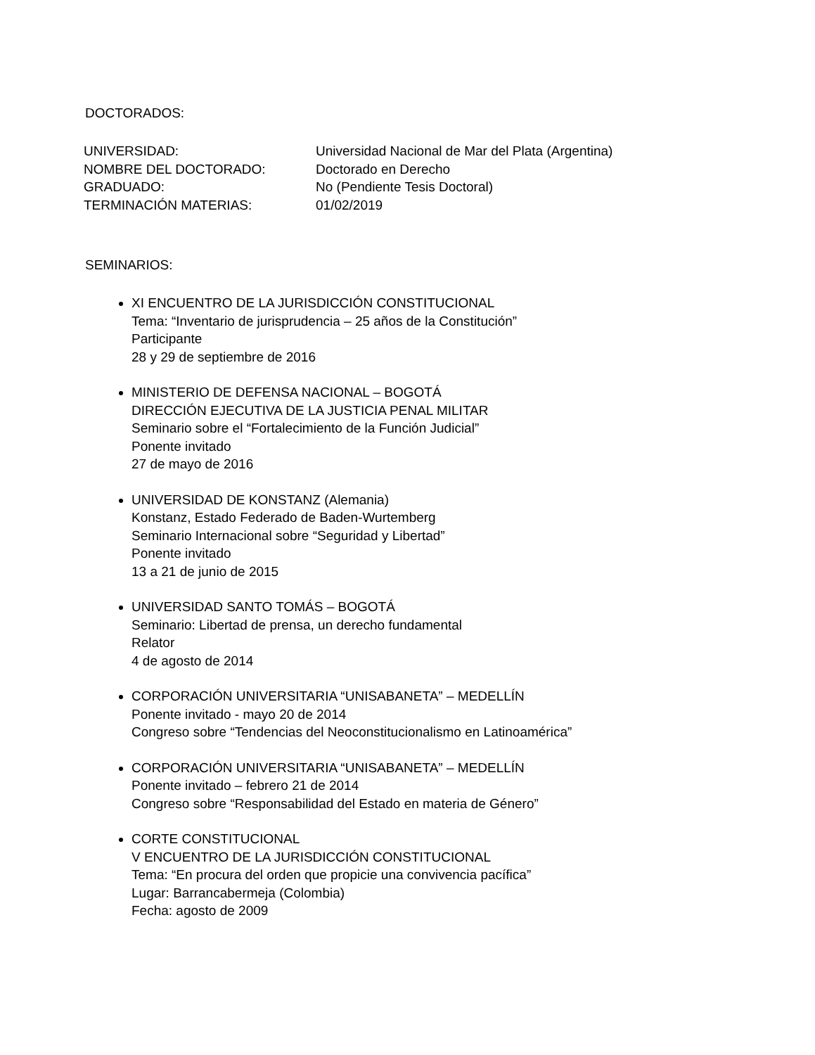DOCTORADOS:
UNIVERSIDAD:
Universidad Nacional de Mar del Plata (Argentina)
NOMBRE DEL DOCTORADO:
Doctorado en Derecho
GRADUADO:
No (Pendiente Tesis Doctoral)
TERMINACIÓN MATERIAS:
01/02/2019
SEMINARIOS:
XI ENCUENTRO DE LA JURISDICCIÓN CONSTITUCIONAL
Tema: “Inventario de jurisprudencia – 25 años de la Constitución”
Participante
28 y 29 de septiembre de 2016
MINISTERIO DE DEFENSA NACIONAL – BOGOTÁ
DIRECCIÓN EJECUTIVA DE LA JUSTICIA PENAL MILITAR
Seminario sobre el “Fortalecimiento de la Función Judicial”
Ponente invitado
27 de mayo de 2016
UNIVERSIDAD DE KONSTANZ (Alemania)
Konstanz, Estado Federado de Baden-Wurtemberg
Seminario Internacional sobre “Seguridad y Libertad”
Ponente invitado
13 a 21 de junio de 2015
UNIVERSIDAD SANTO TOMÁS – BOGOTÁ
Seminario: Libertad de prensa, un derecho fundamental
Relator
4 de agosto de 2014
CORPORACIÓN UNIVERSITARIA “UNISABANETA” – MEDELLÍN
Ponente invitado - mayo 20 de 2014
Congreso sobre “Tendencias del Neoconstitucionalismo en Latinoamérica”
CORPORACIÓN UNIVERSITARIA “UNISABANETA” – MEDELLÍN
Ponente invitado – febrero 21 de 2014
Congreso sobre “Responsabilidad del Estado en materia de Género”
CORTE CONSTITUCIONAL
V ENCUENTRO DE LA JURISDICCIÓN CONSTITUCIONAL
Tema: “En procura del orden que propicie una convivencia pacífica”
Lugar: Barrancabermeja (Colombia)
Fecha: agosto de 2009